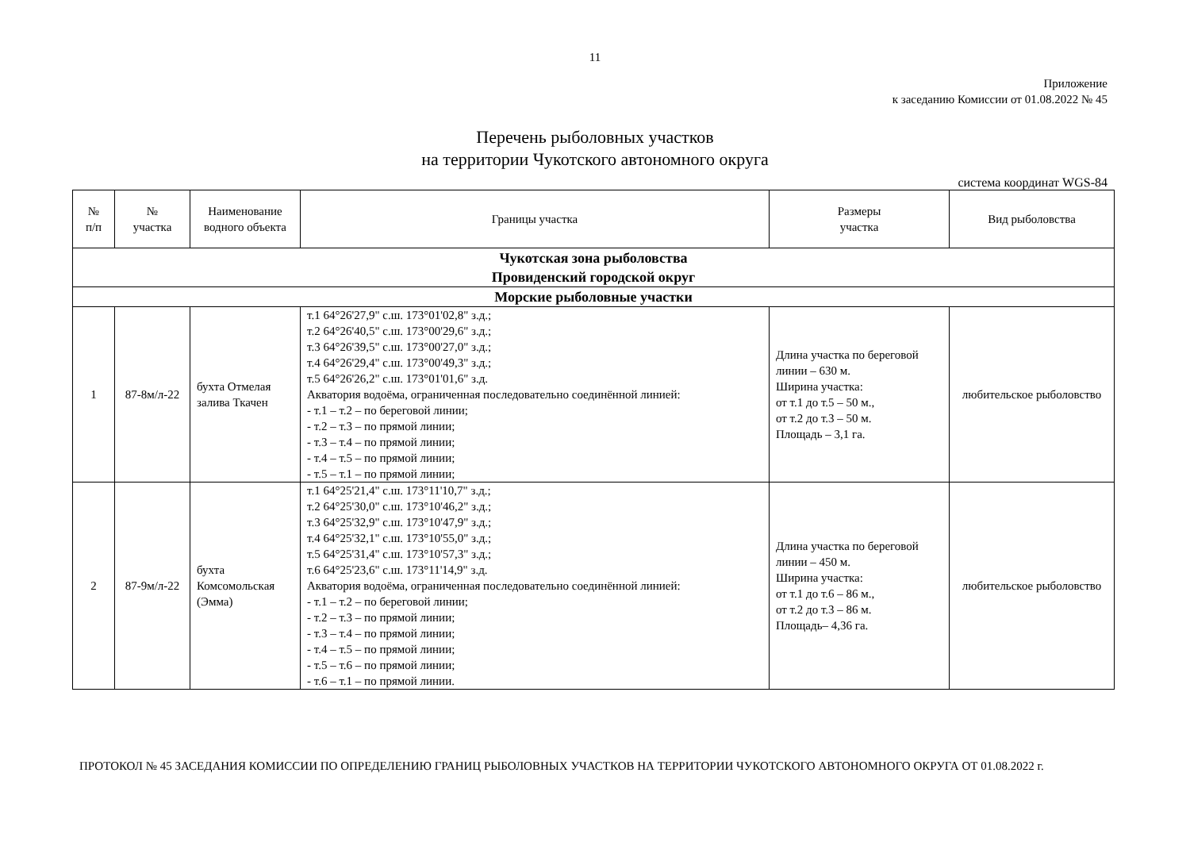11
Приложение
к заседанию Комиссии от 01.08.2022 № 45
Перечень рыболовных участков
на территории Чукотского автономного округа
система координат WGS-84
| № п/п | № участка | Наименование водного объекта | Границы участка | Размеры участка | Вид рыболовства |
| --- | --- | --- | --- | --- | --- |
| Чукотская зона рыболовства Провиденский городской округ | | | | | |
| Морские рыболовные участки | | | | | |
| 1 | 87-8м/л-22 | бухта Отмелая залива Ткачен | т.1 64°26'27,9" с.ш. 173°01'02,8" з.д.; т.2 64°26'40,5" с.ш. 173°00'29,6" з.д.; т.3 64°26'39,5" с.ш. 173°00'27,0" з.д.; т.4 64°26'29,4" с.ш. 173°00'49,3" з.д.; т.5 64°26'26,2" с.ш. 173°01'01,6" з.д. Акватория водоёма, ограниченная последовательно соединённой линией: - т.1 – т.2 – по береговой линии; - т.2 – т.3 – по прямой линии; - т.3 – т.4 – по прямой линии; - т.4 – т.5 – по прямой линии; - т.5 – т.1 – по прямой линии; | Длина участка по береговой линии – 630 м. Ширина участка: от т.1 до т.5 – 50 м., от т.2 до т.3 – 50 м. Площадь – 3,1 га. | любительское рыболовство |
| 2 | 87-9м/л-22 | бухта Комсомольская (Эмма) | т.1 64°25'21,4" с.ш. 173°11'10,7" з.д.; т.2 64°25'30,0" с.ш. 173°10'46,2" з.д.; т.3 64°25'32,9" с.ш. 173°10'47,9" з.д.; т.4 64°25'32,1" с.ш. 173°10'55,0" з.д.; т.5 64°25'31,4" с.ш. 173°10'57,3" з.д.; т.6 64°25'23,6" с.ш. 173°11'14,9" з.д. Акватория водоёма, ограниченная последовательно соединённой линией: - т.1 – т.2 – по береговой линии; - т.2 – т.3 – по прямой линии; - т.3 – т.4 – по прямой линии; - т.4 – т.5 – по прямой линии; - т.5 – т.6 – по прямой линии; - т.6 – т.1 – по прямой линии. | Длина участка по береговой линии – 450 м. Ширина участка: от т.1 до т.6 – 86 м., от т.2 до т.3 – 86 м. Площадь– 4,36 га. | любительское рыболовство |
ПРОТОКОЛ № 45 ЗАСЕДАНИЯ КОМИССИИ ПО ОПРЕДЕЛЕНИЮ ГРАНИЦ РЫБОЛОВНЫХ УЧАСТКОВ НА ТЕРРИТОРИИ ЧУКОТСКОГО АВТОНОМНОГО ОКРУГА ОТ 01.08.2022 г.